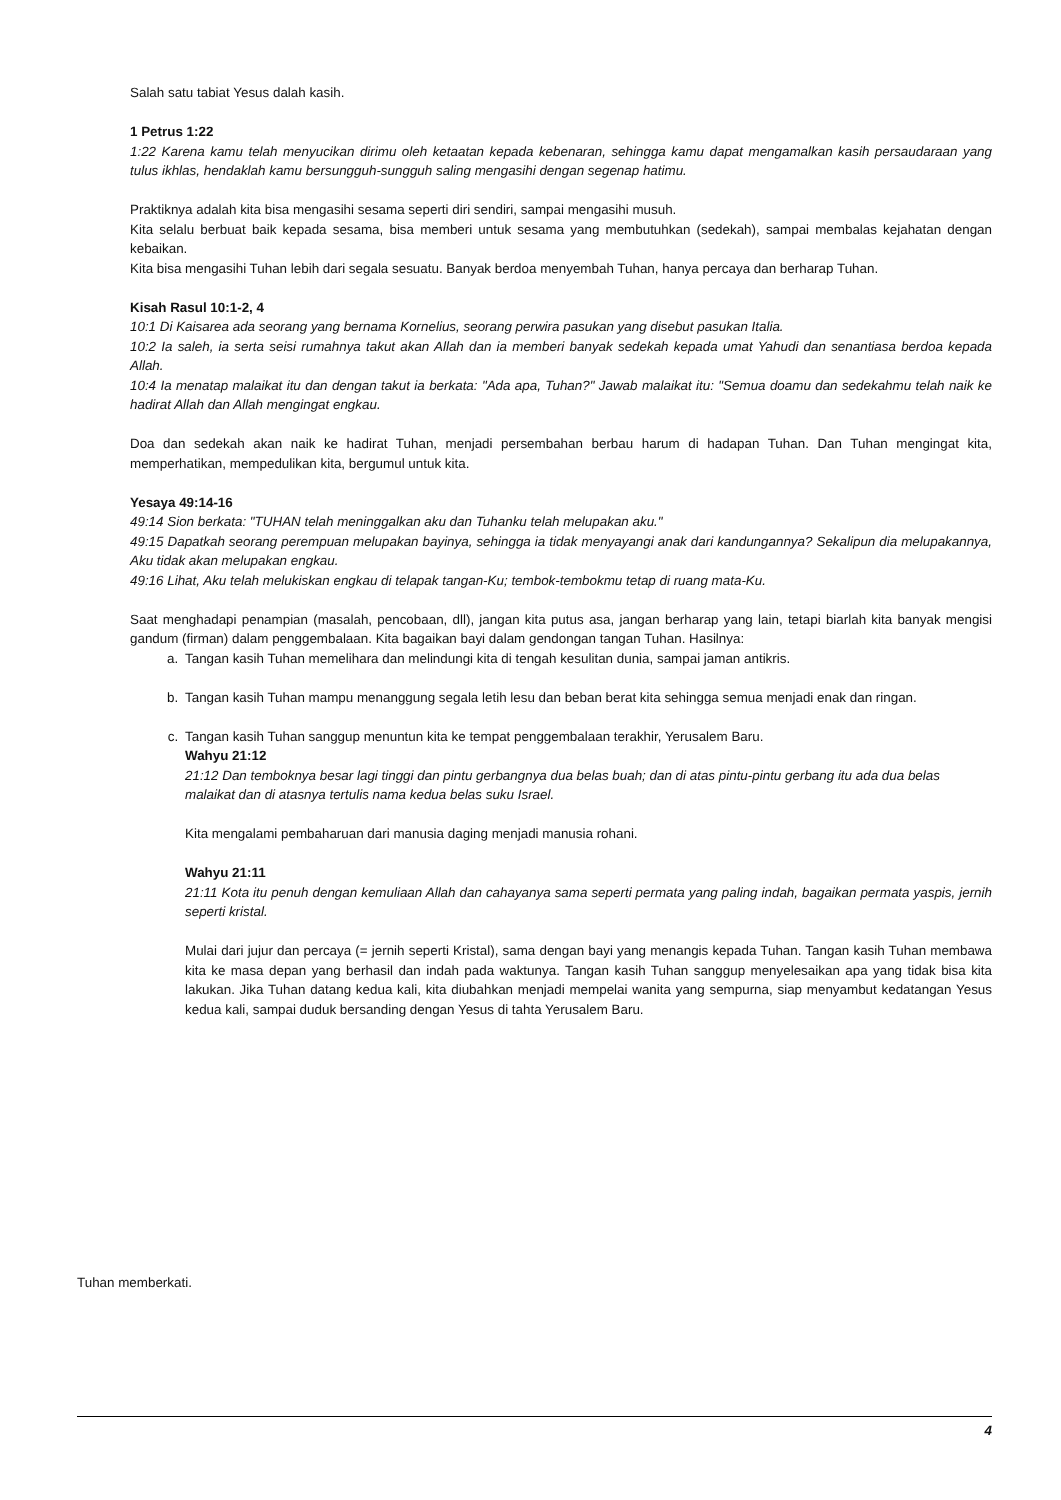Salah satu tabiat Yesus dalah kasih.
1 Petrus 1:22
1:22 Karena kamu telah menyucikan dirimu oleh ketaatan kepada kebenaran, sehingga kamu dapat mengamalkan kasih persaudaraan yang tulus ikhlas, hendaklah kamu bersungguh-sungguh saling mengasihi dengan segenap hatimu.
Praktiknya adalah kita bisa mengasihi sesama seperti diri sendiri, sampai mengasihi musuh.
Kita selalu berbuat baik kepada sesama, bisa memberi untuk sesama yang membutuhkan (sedekah), sampai membalas kejahatan dengan kebaikan.
Kita bisa mengasihi Tuhan lebih dari segala sesuatu. Banyak berdoa menyembah Tuhan, hanya percaya dan berharap Tuhan.
Kisah Rasul 10:1-2, 4
10:1 Di Kaisarea ada seorang yang bernama Kornelius, seorang perwira pasukan yang disebut pasukan Italia.
10:2 Ia saleh, ia serta seisi rumahnya takut akan Allah dan ia memberi banyak sedekah kepada umat Yahudi dan senantiasa berdoa kepada Allah.
10:4 Ia menatap malaikat itu dan dengan takut ia berkata: "Ada apa, Tuhan?" Jawab malaikat itu: "Semua doamu dan sedekahmu telah naik ke hadirat Allah dan Allah mengingat engkau.
Doa dan sedekah akan naik ke hadirat Tuhan, menjadi persembahan berbau harum di hadapan Tuhan. Dan Tuhan mengingat kita, memperhatikan, mempedulikan kita, bergumul untuk kita.
Yesaya 49:14-16
49:14 Sion berkata: "TUHAN telah meninggalkan aku dan Tuhanku telah melupakan aku."
49:15 Dapatkah seorang perempuan melupakan bayinya, sehingga ia tidak menyayangi anak dari kandungannya? Sekalipun dia melupakannya, Aku tidak akan melupakan engkau.
49:16 Lihat, Aku telah melukiskan engkau di telapak tangan-Ku; tembok-tembokmu tetap di ruang mata-Ku.
Saat menghadapi penampian (masalah, pencobaan, dll), jangan kita putus asa, jangan berharap yang lain, tetapi biarlah kita banyak mengisi gandum (firman) dalam penggembalaan. Kita bagaikan bayi dalam gendongan tangan Tuhan. Hasilnya:
a. Tangan kasih Tuhan memelihara dan melindungi kita di tengah kesulitan dunia, sampai jaman antikris.
b. Tangan kasih Tuhan mampu menanggung segala letih lesu dan beban berat kita sehingga semua menjadi enak dan ringan.
c. Tangan kasih Tuhan sanggup menuntun kita ke tempat penggembalaan terakhir, Yerusalem Baru.
Wahyu 21:12
21:12 Dan temboknya besar lagi tinggi dan pintu gerbangnya dua belas buah; dan di atas pintu-pintu gerbang itu ada dua belas malaikat dan di atasnya tertulis nama kedua belas suku Israel.
Kita mengalami pembaharuan dari manusia daging menjadi manusia rohani.
Wahyu 21:11
21:11 Kota itu penuh dengan kemuliaan Allah dan cahayanya sama seperti permata yang paling indah, bagaikan permata yaspis, jernih seperti kristal.
Mulai dari jujur dan percaya (= jernih seperti Kristal), sama dengan bayi yang menangis kepada Tuhan. Tangan kasih Tuhan membawa kita ke masa depan yang berhasil dan indah pada waktunya. Tangan kasih Tuhan sanggup menyelesaikan apa yang tidak bisa kita lakukan. Jika Tuhan datang kedua kali, kita diubahkan menjadi mempelai wanita yang sempurna, siap menyambut kedatangan Yesus kedua kali, sampai duduk bersanding dengan Yesus di tahta Yerusalem Baru.
Tuhan memberkati.
4